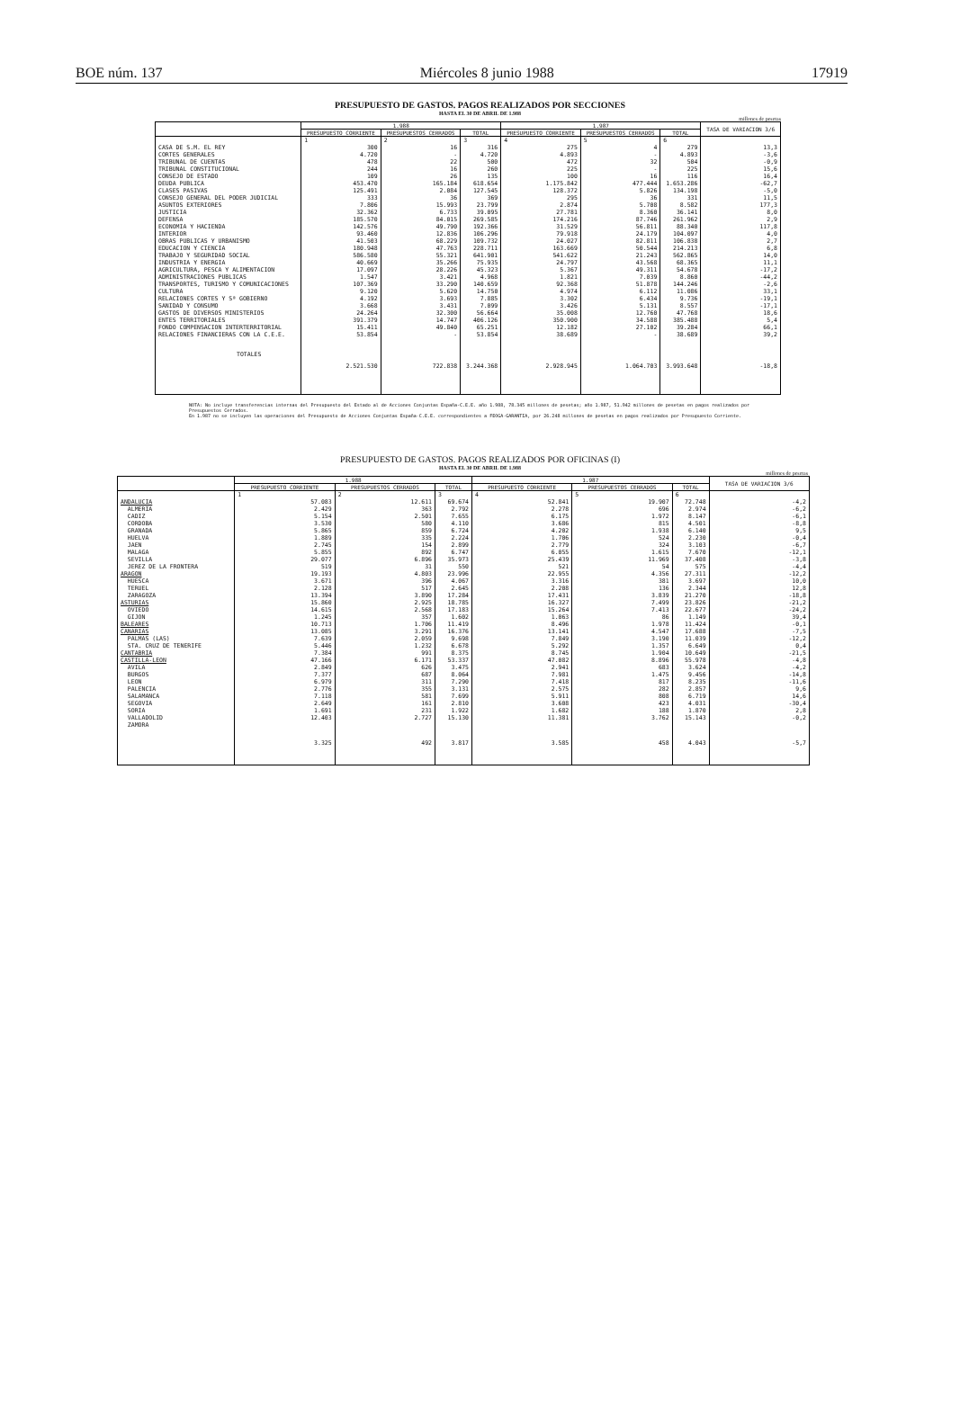BOE núm. 137 Miércoles 8 junio 1988 17919
PRESUPUESTO DE GASTOS. PAGOS REALIZADOS POR SECCIONES
HASTA EL 30 DE ABRIL DE 1.988
millones de pesetas
| | 1.988 | | | 1.987 | | | TASA DE VARIACION 3/6 |
| --- | --- | --- | --- | --- | --- | --- | --- |
| | PRESUPUESTO CORRIENTE | PRESUPUESTOS CERRADOS | TOTAL | PRESUPUESTO CORRIENTE | PRESUPUESTOS CERRADOS | TOTAL | |
| | 1 | 2 | 3 | 4 | 5 | 6 | |
| CASA DE S.M. EL REY | 300 | 16 | 316 | 275 | 4 | 279 | 13,3 |
| CORTES GENERALES | 4.720 | - | 4.720 | 4.893 | - | 4.893 | -3,6 |
| TRIBUNAL DE CUENTAS | 478 | 22 | 500 | 472 | 32 | 504 | -0,9 |
| TRIBUNAL CONSTITUCIONAL | 244 | 16 | 260 | 225 | - | 225 | 15,6 |
| CONSEJO DE ESTADO | 109 | 26 | 135 | 100 | 16 | 116 | 16,4 |
| DEUDA PUBLICA | 453.470 | 165.184 | 618.654 | 1.175.842 | 477.444 | 1.653.286 | -62,7 |
| CLASES PASIVAS | 125.491 | 2.084 | 127.545 | 128.372 | 5.826 | 134.198 | -5,0 |
| CONSEJO GENERAL DEL PODER JUDICIAL | 333 | 36 | 369 | 295 | 36 | 331 | 11,5 |
| ASUNTOS EXTERIORES | 7.806 | 15.993 | 23.799 | 2.874 | 5.708 | 8.582 | 177,3 |
| JUSTICIA | 32.362 | 6.733 | 39.095 | 27.781 | 8.360 | 36.141 | 8,0 |
| DEFENSA | 185.570 | 84.015 | 269.585 | 174.216 | 87.746 | 261.962 | 2,9 |
| ECONOMIA Y HACIENDA | 142.576 | 49.790 | 192.366 | 31.529 | 56.811 | 88.340 | 117,8 |
| INTERIOR | 93.460 | 12.836 | 106.296 | 79.918 | 24.179 | 104.097 | 4,0 |
| OBRAS PUBLICAS Y URBANISMO | 41.503 | 68.229 | 109.732 | 24.027 | 82.811 | 106.838 | 2,7 |
| EDUCACION Y CIENCIA | 180.948 | 47.763 | 228.711 | 163.669 | 50.544 | 214.213 | 6,8 |
| TRABAJO Y SEGURIDAD SOCIAL | 586.580 | 55.321 | 641.901 | 541.622 | 21.243 | 562.865 | 14,0 |
| INDUSTRIA Y ENERGIA | 40.669 | 35.266 | 75.935 | 24.797 | 43.568 | 68.365 | 11,1 |
| AGRICULTURA, PESCA Y ALIMENTACION | 17.097 | 28.226 | 45.323 | 5.367 | 49.311 | 54.678 | -17,2 |
| ADMINISTRACIONES PUBLICAS | 1.547 | 3.421 | 4.968 | 1.821 | 7.039 | 8.860 | -44,2 |
| TRANSPORTES, TURISMO Y COMUNICACIONES | 107.369 | 33.290 | 140.659 | 92.368 | 51.878 | 144.246 | -2,6 |
| CULTURA | 9.120 | 5.620 | 14.750 | 4.974 | 6.112 | 11.086 | 33,1 |
| RELACIONES CORTES Y Sª GOBIERNO | 4.192 | 3.693 | 7.885 | 3.302 | 6.434 | 9.736 | -19,1 |
| SANIDAD Y CONSUMO | 3.668 | 3.431 | 7.099 | 3.426 | 5.131 | 8.557 | -17,1 |
| GASTOS DE DIVERSOS MINISTERIOS | 24.264 | 32.300 | 56.664 | 35.008 | 12.760 | 47.768 | 18,6 |
| ENTES TERRITORIALES | 391.379 | 14.747 | 406.126 | 350.900 | 34.588 | 385.488 | 5,4 |
| FONDO COMPENSACION INTERTERRITORIAL | 15.411 | 49.840 | 65.251 | 12.182 | 27.102 | 39.284 | 66,1 |
| RELACIONES FINANCIERAS CON LA C.E.E. | 53.854 | - | 53.854 | 38.689 | - | 38.689 | 39,2 |
| TOTALES | 2.521.530 | 722.838 | 3.244.368 | 2.928.945 | 1.064.703 | 3.993.648 | -18,8 |
NOTA: No incluye transferencias internas del Presupuesto del Estado al de Acciones Conjuntas España-C.E.E. año 1.988, 78.345 millones de pesetas; año 1.987, 51.942 millones de pesetas en pagos realizados por Presupuestos Cerrados.
En 1.987 no se incluyen las operaciones del Presupuesto de Acciones Conjuntas España-C.E.E. correspondientes a FEOGA-GARANTIA, por 26.248 millones de pesetas en pagos realizados por Presupuesto Corriente.
PRESUPUESTO DE GASTOS. PAGOS REALIZADOS POR OFICINAS (I)
HASTA EL 30 DE ABRIL DE 1.988
millones de pesetas
| | 1.988 | | | 1.987 | | | TASA DE VARIACION 3/6 |
| --- | --- | --- | --- | --- | --- | --- | --- |
| | PRESUPUESTO CORRIENTE | PRESUPUESTOS CERRADOS | TOTAL | PRESUPUESTO CORRIENTE | PRESUPUESTOS CERRADOS | TOTAL | |
| | 1 | 2 | 3 | 4 | 5 | 6 | |
| ANDALUCIA | 57.083 | 12.611 | 69.674 | 52.841 | 19.907 | 72.748 | -4,2 |
| ALMERIA | 2.429 | 363 | 2.792 | 2.278 | 696 | 2.974 | -6,2 |
| CADIZ | 5.154 | 2.501 | 7.655 | 6.175 | 1.972 | 8.147 | -6,1 |
| CORDOBA | 3.530 | 580 | 4.110 | 3.686 | 815 | 4.501 | -8,8 |
| GRANADA | 5.865 | 859 | 6.724 | 4.202 | 1.938 | 6.140 | 9,5 |
| HUELVA | 1.889 | 335 | 2.224 | 1.706 | 524 | 2.230 | -0,4 |
| JAEN | 2.745 | 154 | 2.899 | 2.779 | 324 | 3.103 | -6,7 |
| MALAGA | 5.855 | 892 | 6.747 | 6.055 | 1.615 | 7.670 | -12,1 |
| SEVILLA | 29.077 | 6.896 | 35.973 | 25.439 | 11.969 | 37.408 | -3,8 |
| JEREZ DE LA FRONTERA | 519 | 31 | 550 | 521 | 54 | 575 | -4,4 |
| ARAGON | 19.193 | 4.803 | 23.996 | 22.955 | 4.356 | 27.311 | -12,2 |
| HUESCA | 3.671 | 396 | 4.067 | 3.316 | 381 | 3.697 | 10,0 |
| TERUEL | 2.128 | 517 | 2.645 | 2.208 | 136 | 2.344 | 12,8 |
| ZARAGOZA | 13.394 | 3.890 | 17.284 | 17.431 | 3.839 | 21.270 | -18,8 |
| ASTURIAS | 15.860 | 2.925 | 18.785 | 16.327 | 7.499 | 23.826 | -21,2 |
| OVIEDO | 14.615 | 2.568 | 17.183 | 15.264 | 7.413 | 22.677 | -24,2 |
| GIJON | 1.245 | 357 | 1.602 | 1.063 | 86 | 1.149 | 39,4 |
| BALEARES | 10.713 | 1.706 | 11.419 | 8.496 | 1.978 | 11.424 | -0,1 |
| CANARIAS | 13.085 | 3.291 | 16.376 | 13.141 | 4.547 | 17.688 | -7,5 |
| PALMAS (LAS) | 7.639 | 2.059 | 9.698 | 7.849 | 3.190 | 11.039 | -12,2 |
| STA. CRUZ DE TENERIFE | 5.446 | 1.232 | 6.678 | 5.292 | 1.357 | 6.649 | 0,4 |
| CANTABRIA | 7.384 | 991 | 8.375 | 8.745 | 1.904 | 10.649 | -21,5 |
| CASTILLA-LEON | 47.166 | 6.171 | 53.337 | 47.082 | 8.896 | 55.978 | -4,8 |
| AVILA | 2.849 | 626 | 3.475 | 2.941 | 683 | 3.624 | -4,2 |
| BURGOS | 7.377 | 687 | 8.064 | 7.981 | 1.475 | 9.456 | -14,8 |
| LEON | 6.979 | 311 | 7.290 | 7.418 | 817 | 8.235 | -11,6 |
| PALENCIA | 2.776 | 355 | 3.131 | 2.575 | 282 | 2.857 | 9,6 |
| SALAMANCA | 7.118 | 581 | 7.699 | 5.911 | 808 | 6.719 | 14,6 |
| SEGOVIA | 2.649 | 161 | 2.810 | 3.608 | 423 | 4.031 | -30,4 |
| SORIA | 1.691 | 231 | 1.922 | 1.682 | 188 | 1.870 | 2,8 |
| VALLADOLID | 12.403 | 2.727 | 15.130 | 11.381 | 3.762 | 15.143 | -0,2 |
| ZAMORA | 3.325 | 492 | 3.817 | 3.585 | 458 | 4.043 | -5,7 |